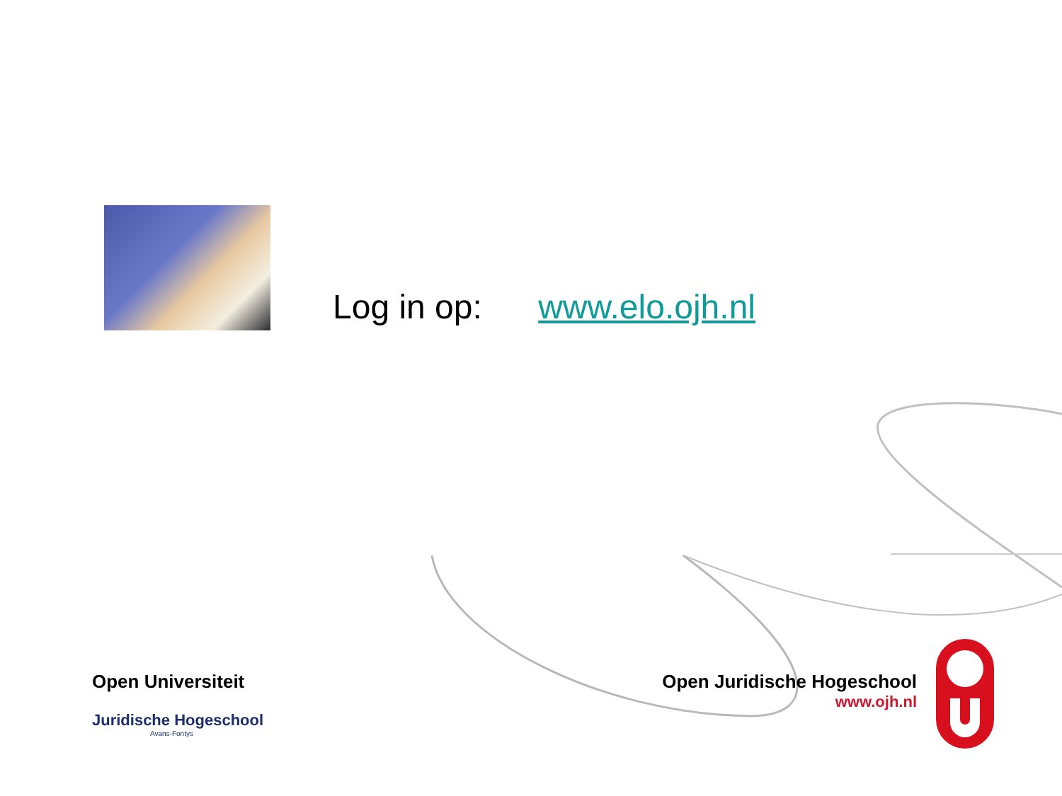Log in op: www.elo.ojh.nl
Open Universiteit
Juridische Hogeschool
Avans-Fontys
Open Juridische Hogeschool
www.ojh.nl